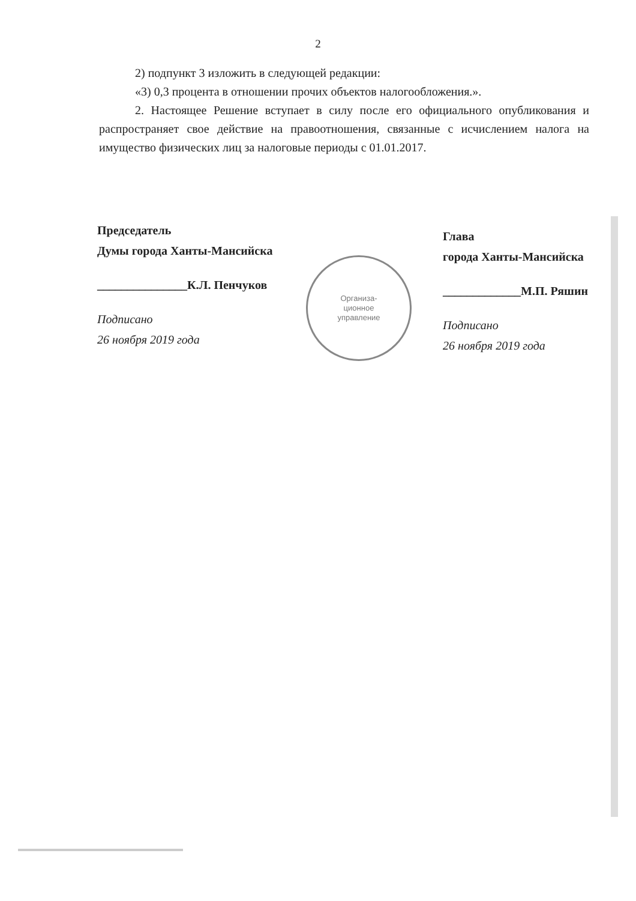2
2) подпункт 3 изложить в следующей редакции:
«3) 0,3 процента в отношении прочих объектов налогообложения.».
2. Настоящее Решение вступает в силу после его официального опубликования и распространяет свое действие на правоотношения, связанные с исчислением налога на имущество физических лиц за налоговые периоды с 01.01.2017.
Председатель
Думы города Ханты-Мансийска
_______________К.Л. Пенчуков
Подписано
26 ноября 2019 года
Глава
города Ханты-Мансийска
_____________М.П. Ряшин
Подписано
26 ноября 2019 года
Организа-
ционное
управление